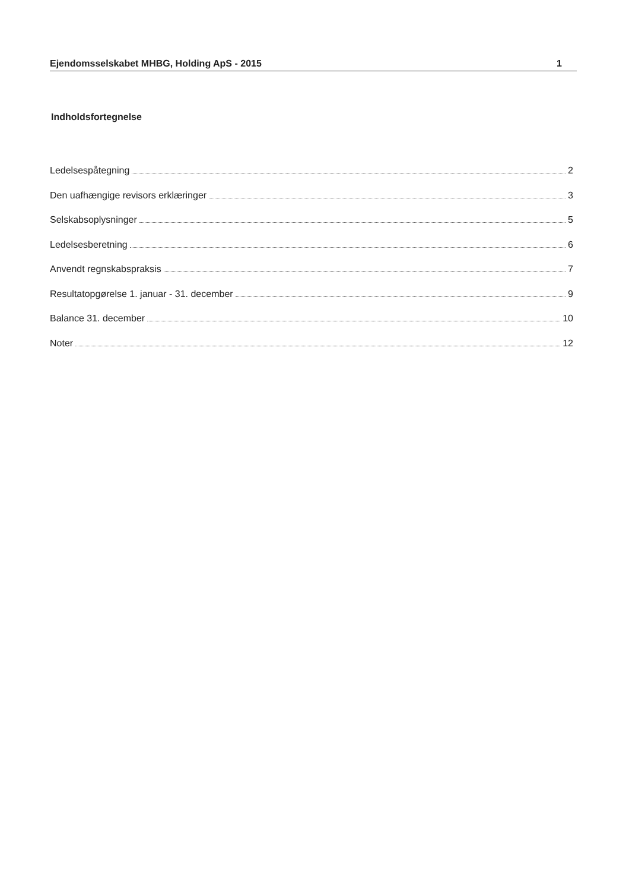Ejendomsselskabet MHBG, Holding ApS - 2015 1
Indholdsfortegnelse
Ledelsespåtegning 2
Den uafhængige revisors erklæringer 3
Selskabsoplysninger 5
Ledelsesberetning 6
Anvendt regnskabspraksis 7
Resultatopgørelse 1. januar - 31. december 9
Balance 31. december 10
Noter 12